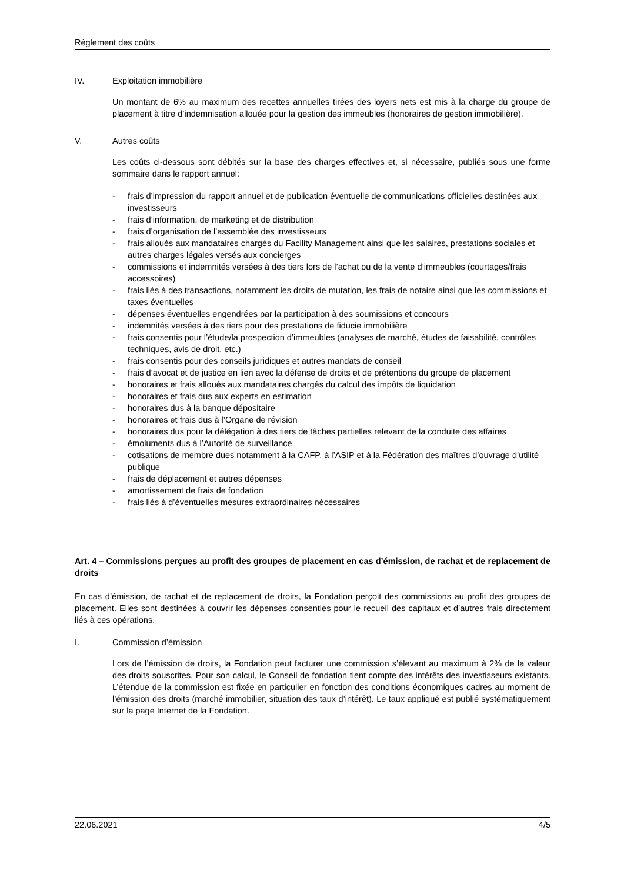Règlement des coûts
IV. Exploitation immobilière
Un montant de 6% au maximum des recettes annuelles tirées des loyers nets est mis à la charge du groupe de placement à titre d’indemnisation allouée pour la gestion des immeubles (honoraires de gestion immobilière).
V. Autres coûts
Les coûts ci-dessous sont débités sur la base des charges effectives et, si nécessaire, publiés sous une forme sommaire dans le rapport annuel:
- frais d’impression du rapport annuel et de publication éventuelle de communications officielles destinées aux investisseurs
- frais d’information, de marketing et de distribution
- frais d’organisation de l’assemblée des investisseurs
- frais alloués aux mandataires chargés du Facility Management ainsi que les salaires, prestations sociales et autres charges légales versés aux concierges
- commissions et indemnités versées à des tiers lors de l’achat ou de la vente d’immeubles (courtages/frais accessoires)
- frais liés à des transactions, notamment les droits de mutation, les frais de notaire ainsi que les commissions et taxes éventuelles
- dépenses éventuelles engendrées par la participation à des soumissions et concours
- indemnités versées à des tiers pour des prestations de fiducie immobilière
- frais consentis pour l’étude/la prospection d’immeubles (analyses de marché, études de faisabilité, contrôles techniques, avis de droit, etc.)
- frais consentis pour des conseils juridiques et autres mandats de conseil
- frais d’avocat et de justice en lien avec la défense de droits et de prétentions du groupe de placement
- honoraires et frais alloués aux mandataires chargés du calcul des impôts de liquidation
- honoraires et frais dus aux experts en estimation
- honoraires dus à la banque dépositaire
- honoraires et frais dus à l’Organe de révision
- honoraires dus pour la délégation à des tiers de tâches partielles relevant de la conduite des affaires
- émoluments dus à l’Autorité de surveillance
- cotisations de membre dues notamment à la CAFP, à l’ASIP et à la Fédération des maîtres d’ouvrage d’utilité publique
- frais de déplacement et autres dépenses
- amortissement de frais de fondation
- frais liés à d’éventuelles mesures extraordinaires nécessaires
Art. 4 – Commissions perçues au profit des groupes de placement en cas d’émission, de rachat et de replacement de droits
En cas d’émission, de rachat et de replacement de droits, la Fondation perçoit des commissions au profit des groupes de placement. Elles sont destinées à couvrir les dépenses consenties pour le recueil des capitaux et d’autres frais directement liés à ces opérations.
I. Commission d’émission
Lors de l’émission de droits, la Fondation peut facturer une commission s’élevant au maximum à 2% de la valeur des droits souscrites. Pour son calcul, le Conseil de fondation tient compte des intérêts des investisseurs existants. L’étendue de la commission est fixée en particulier en fonction des conditions économiques cadres au moment de l’émission des droits (marché immobilier, situation des taux d’intérêt). Le taux appliqué est publié systématiquement sur la page Internet de la Fondation.
22.06.2021 4/5